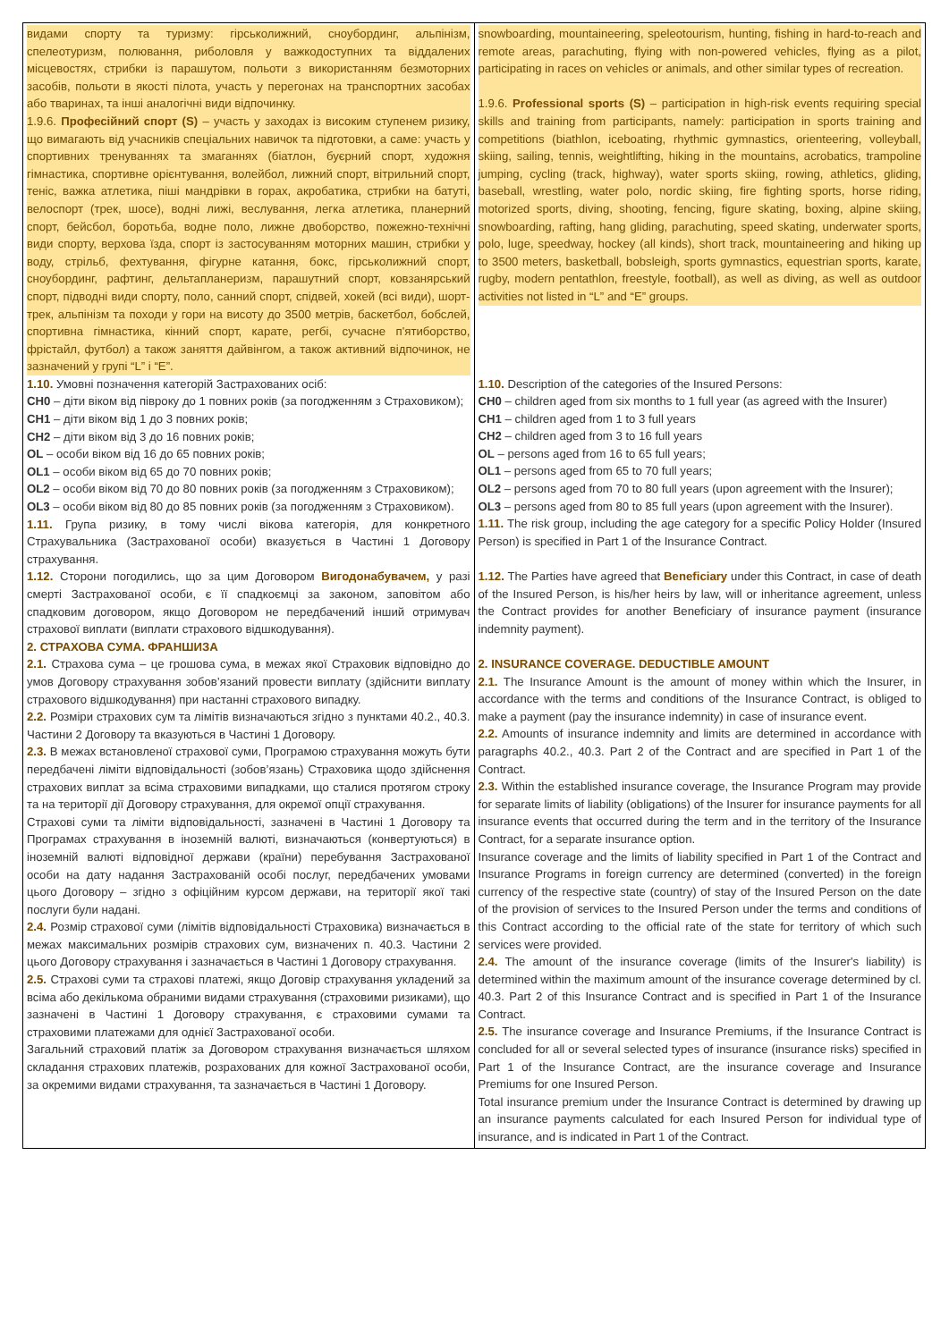| видами спорту та туризму: гірськолижний, сноубординг, альпінізм, спелеотуризм, полювання, риболовля у важкодоступних та віддалених місцевостях, стрибки із парашутом, польоти з використанням безмоторних засобів, польоти в якості пілота, участь у перегонах на транспортних засобах або тваринах, та інші аналогічні види відпочинку. 1.9.6. Професійний спорт (S) – участь у заходах із високим ступенем ризику, що вимагають від учасників спеціальних навичок та підготовки, а саме: участь у спортивних тренуваннях та змаганнях (біатлон, буєрний спорт, художня гімнастика, спортивне орієнтування, волейбол, лижний спорт, вітрильний спорт, теніс, важка атлетика, піші мандрівки в горах, акробатика, стрибки на батуті, велоспорт (трек, шосе), водні лижі, веслування, легка атлетика, планерний спорт, бейсбол, боротьба, водне поло, лижне двоборство, пожежно-технічні види спорту, верхова їзда, спорт із застосуванням моторних машин, стрибки у воду, стрільб, фехтування, фігурне катання, бокс, гірськолижний спорт, сноубординг, рафтинг, дельтапланеризм, парашутний спорт, ковзанярський спорт, підводні види спорту, поло, санний спорт, спідвей, хокей (всі види), шорт-трек, альпінізм та походи у гори на висоту до 3500 метрів, баскетбол, бобслей, спортивна гімнастика, кінний спорт, карате, регбі, сучасне п'ятиборство, фрістайл, футбол) а також заняття дайвінгом, а також активний відпочинок, не зазначений у групі “L” і “E”. 1.10. Умовні позначення категорій Застрахованих осіб: CH0 – діти віком від півроку до 1 повних років (за погодженням з Страховиком); CH1 – діти віком від 1 до 3 повних років; CH2 – діти віком від 3 до 16 повних років; OL – особи віком від 16 до 65 повних років; OL1 – особи віком від 65 до 70 повних років; OL2 – особи віком від 70 до 80 повних років (за погодженням з Страховиком); OL3 – особи віком від 80 до 85 повних років (за погодженням з Страховиком). 1.11. Група ризику, в тому числі вікова категорія, для конкретного Страхувальника (Застрахованої особи) вказується в Частині 1 Договору страхування. 1.12. Сторони погодились, що за цим Договором Вигодонабувачем, у разі смерті Застрахованої особи, є її спадкоємці за законом, заповітом або спадковим договором, якщо Договором не передбачений інший отримувач страхової виплати (виплати страхового відшкодування). 2. СТРАХОВА СУМА. ФРАНШИЗА 2.1. Страхова сума – це грошова сума, в межах якої Страховик відповідно до умов Договору страхування зобов’язаний провести виплату (здійснити виплату страхового відшкодування) при настанні страхового випадку. 2.2. Розміри страхових сум та лімітів визначаються згідно з пунктами 40.2., 40.3. Частини 2 Договору та вказуються в Частині 1 Договору. 2.3. В межах встановленої страхової суми, Програмою страхування можуть бути передбачені ліміти відповідальності (зобов’язань) Страховика щодо здійснення страхових виплат за всіма страховими випадками, що сталися протягом строку та на території дії Договору страхування, для окремої опції страхування. Страхові суми та ліміти відповідальності, зазначені в Частині 1 Договору та Програмах страхування в іноземній валюті, визначаються (конвертуються) в іноземній валюті відповідної держави (країни) перебування Застрахованої особи на дату надання Застрахованій особі послуг, передбачених умовами цього Договору – згідно з офіційним курсом держави, на території якої такі послуги були надані. 2.4. Розмір страхової суми (лімітів відповідальності Страховика) визначається в межах максимальних розмірів страхових сум, визначених п. 40.3. Частини 2 цього Договору страхування і зазначається в Частині 1 Договору страхування. 2.5. Страхові суми та страхові платежі, якщо Договір страхування укладений за всіма або декількома обраними видами страхування (страховими ризиками), що зазначені в Частині 1 Договору страхування, є страховими сумами та страховими платежами для однієї Застрахованої особи. Загальний страховий платіж за Договором страхування визначається шляхом складання страхових платежів, розрахованих для кожної Застрахованої особи, за окремими видами страхування, та зазначається в Частині 1 Договору. | snowboarding, mountaineering, speleotourism, hunting, fishing in hard-to-reach and remote areas, parachuting, flying with non-powered vehicles, flying as a pilot, participating in races on vehicles or animals, and other similar types of recreation. 1.9.6. Professional sports (S) – participation in high-risk events requiring special skills and training from participants, namely: participation in sports training and competitions (biathlon, iceboating, rhythmic gymnastics, orienteering, volleyball, skiing, sailing, tennis, weightlifting, hiking in the mountains, acrobatics, trampoline jumping, cycling (track, highway), water sports skiing, rowing, athletics, gliding, baseball, wrestling, water polo, nordic skiing, fire fighting sports, horse riding, motorized sports, diving, shooting, fencing, figure skating, boxing, alpine skiing, snowboarding, rafting, hang gliding, parachuting, speed skating, underwater sports, polo, luge, speedway, hockey (all kinds), short track, mountaineering and hiking up to 3500 meters, basketball, bobsleigh, sports gymnastics, equestrian sports, karate, rugby, modern pentathlon, freestyle, football), as well as diving, as well as outdoor activities not listed in “L” and “E” groups. 1.10. Description of the categories of the Insured Persons: CH0 – children aged from six months to 1 full year (as agreed with the Insurer) CH1 – children aged from 1 to 3 full years CH2 – children aged from 3 to 16 full years OL – persons aged from 16 to 65 full years; OL1 – persons aged from 65 to 70 full years; OL2 – persons aged from 70 to 80 full years (upon agreement with the Insurer); OL3 – persons aged from 80 to 85 full years (upon agreement with the Insurer). 1.11. The risk group, including the age category for a specific Policy Holder (Insured Person) is specified in Part 1 of the Insurance Contract. 1.12. The Parties have agreed that Beneficiary under this Contract, in case of death of the Insured Person, is his/her heirs by law, will or inheritance agreement, unless the Contract provides for another Beneficiary of insurance payment (insurance indemnity payment). 2. INSURANCE COVERAGE. DEDUCTIBLE AMOUNT 2.1. The Insurance Amount is the amount of money within which the Insurer, in accordance with the terms and conditions of the Insurance Contract, is obliged to make a payment (pay the insurance indemnity) in case of insurance event. 2.2. Amounts of insurance indemnity and limits are determined in accordance with paragraphs 40.2., 40.3. Part 2 of the Contract and are specified in Part 1 of the Contract. 2.3. Within the established insurance coverage, the Insurance Program may provide for separate limits of liability (obligations) of the Insurer for insurance payments for all insurance events that occurred during the term and in the territory of the Insurance Contract, for a separate insurance option. Insurance coverage and the limits of liability specified in Part 1 of the Contract and Insurance Programs in foreign currency are determined (converted) in the foreign currency of the respective state (country) of stay of the Insured Person on the date of the provision of services to the Insured Person under the terms and conditions of this Contract according to the official rate of the state for territory of which such services were provided. 2.4. The amount of the insurance coverage (limits of the Insurer's liability) is determined within the maximum amount of the insurance coverage determined by cl. 40.3. Part 2 of this Insurance Contract and is specified in Part 1 of the Insurance Contract. 2.5. The insurance coverage and Insurance Premiums, if the Insurance Contract is concluded for all or several selected types of insurance (insurance risks) specified in Part 1 of the Insurance Contract, are the insurance coverage and Insurance Premiums for one Insured Person. Total insurance premium under the Insurance Contract is determined by drawing up an insurance payments calculated for each Insured Person for individual type of insurance, and is indicated in Part 1 of the Contract. |